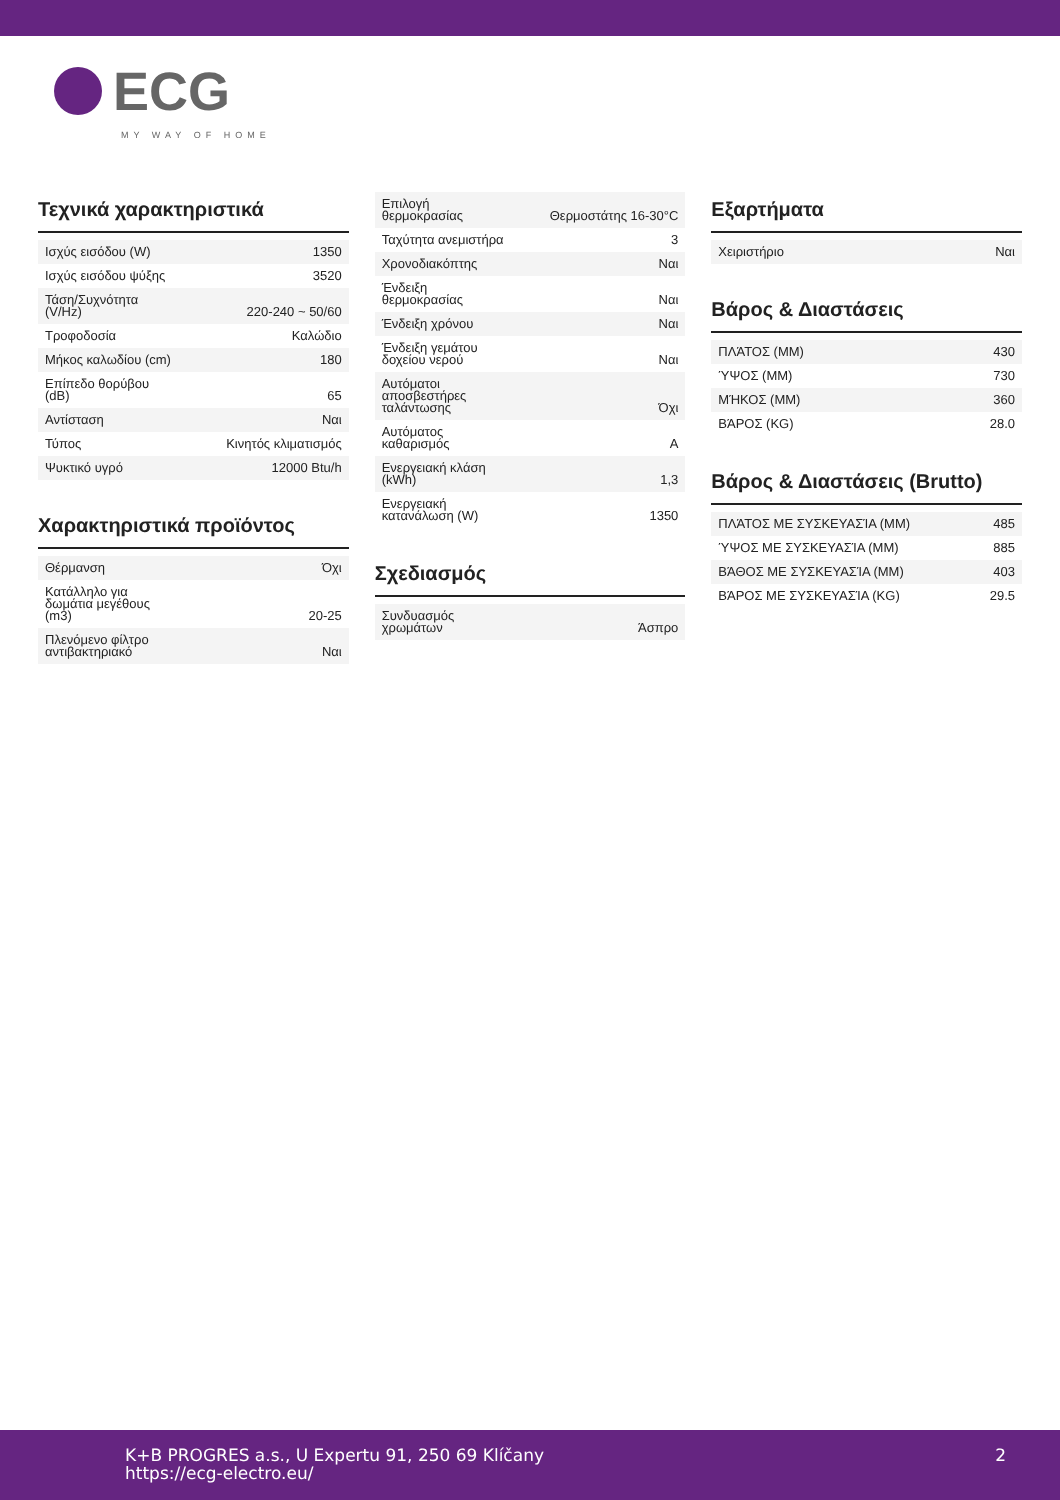ECG
MY WAY OF HOME
Τεχνικά χαρακτηριστικά
| Ισχύς εισόδου (W) | 1350 |
| Ισχύς εισόδου ψύξης | 3520 |
| Τάση/Συχνότητα (V/Hz) | 220-240 ~ 50/60 |
| Τροφοδοσία | Καλώδιο |
| Μήκος καλωδίου (cm) | 180 |
| Επίπεδο θορύβου (dB) | 65 |
| Αντίσταση | Ναι |
| Τύπος | Κινητός κλιματισμός |
| Ψυκτικό υγρό | 12000 Btu/h |
Χαρακτηριστικά προϊόντος
| Θέρμανση | Όχι |
| Κατάλληλο για δωμάτια μεγέθους (m3) | 20-25 |
| Πλενόμενο φίλτρο αντιβακτηριακό | Ναι |
| Επιλογή θερμοκρασίας | Θερμοστάτης 16-30°C |
| Ταχύτητα ανεμιστήρα | 3 |
| Χρονοδιακόπτης | Ναι |
| Ένδειξη θερμοκρασίας | Ναι |
| Ένδειξη χρόνου | Ναι |
| Ένδειξη γεμάτου δοχείου νερού | Ναι |
| Αυτόματοι αποσβεστήρες ταλάντωσης | Όχι |
| Αυτόματος καθαρισμός | A |
| Ενεργειακή κλάση (kWh) | 1,3 |
| Ενεργειακή κατανάλωση (W) | 1350 |
Σχεδιασμός
| Συνδυασμός χρωμάτων | Άσπρο |
Εξαρτήματα
| Χειριστήριο | Ναι |
Βάρος & Διαστάσεις
| ΠΛΆΤΟΣ (MM) | 430 |
| ΎΨΟΣ (MM) | 730 |
| ΜΉΚΟΣ (MM) | 360 |
| ΒΆΡΟΣ (KG) | 28.0 |
Βάρος & Διαστάσεις (Brutto)
| ΠΛΆΤΟΣ ΜΕ ΣΥΣΚΕΥΑΣΊΑ (MM) | 485 |
| ΎΨΟΣ ΜΕ ΣΥΣΚΕΥΑΣΊΑ (MM) | 885 |
| ΒΆΘΟΣ ΜΕ ΣΥΣΚΕΥΑΣΊΑ (MM) | 403 |
| ΒΆΡΟΣ ΜΕ ΣΥΣΚΕΥΑΣΊΑ (KG) | 29.5 |
K+B PROGRES a.s., U Expertu 91, 250 69 Klíčany
https://ecg-electro.eu/
2